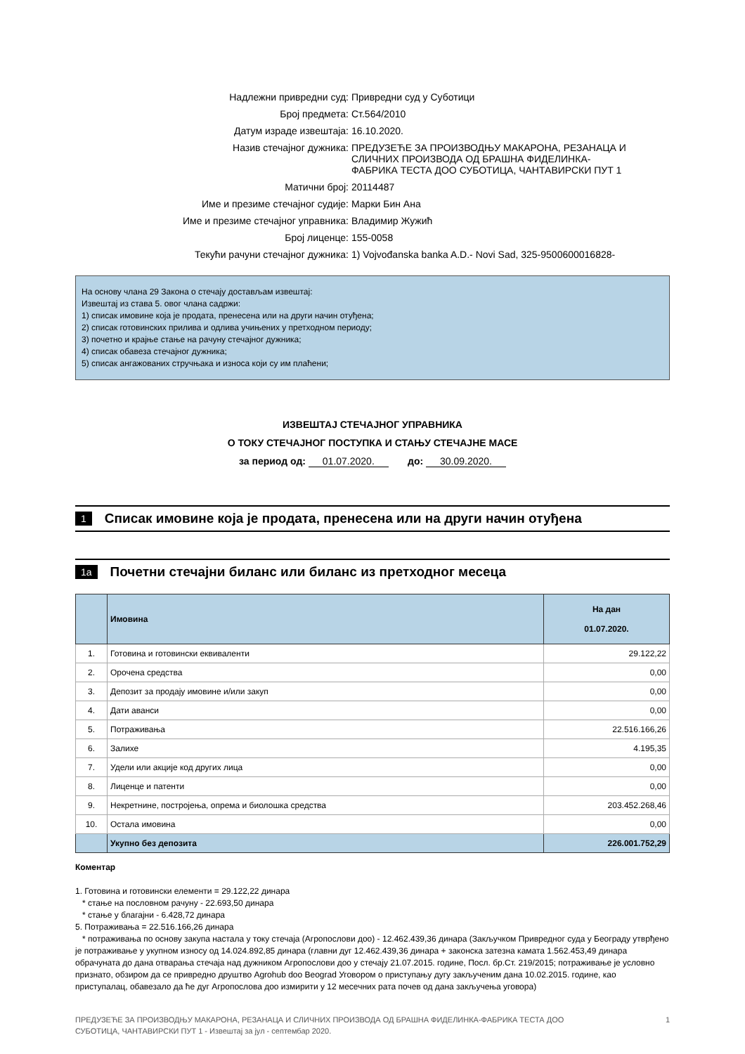Надлежни привредни суд:
Привредни суд у Суботици
Број предмета:
Ст.564/2010
Датум израде извештаја:
16.10.2020.
Назив стечајног дужника:
ПРЕДУЗЕЋЕ ЗА ПРОИЗВОДЊУ МАКАРОНА, РЕЗАНАЦА И
СЛИЧНИХ ПРОИЗВОДА ОД БРАШНА ФИДЕЛИНКА-
ФАБРИКА ТЕСТА ДОО СУБОТИЦА, ЧАНТАВИРСКИ ПУТ 1
Матични број:
20114487
Име и презиме стечајног судије:
Марки Бин Ана
Име и презиме стечајног управника:
Владимир Жужић
Број лиценце:
155-0058
Текући рачуни стечајног дужника:
1) Vojvođanska banka A.D.- Novi Sad, 325-9500600016828-
На основу члана 29 Закона о стечају достављам извештај:
Извештај из става 5. овог члана садржи:
1) списак имовине која је продата, пренесена или на други начин отуђена;
2) списак готовинских прилива и одлива учињених у претходном периоду;
3) почетно и крајње стање на рачуну стечајног дужника;
4) списак обавеза стечајног дужника;
5) списак ангажованих стручњака и износа који су им плаћени;
ИЗВЕШТАЈ СТЕЧАЈНОГ УПРАВНИКА
О ТОКУ СТЕЧАЈНОГ ПОСТУПКА И СТАЊУ СТЕЧАЈНЕ МАСЕ
за период од: 01.07.2020. до: 30.09.2020.
1 Списак имовине која је продата, пренесена или на други начин отуђена
1a Почетни стечајни биланс или биланс из претходног месеца
| | Имовина | На дан 01.07.2020. |
| --- | --- | --- |
| 1. | Готовина и готовински еквиваленти | 29.122,22 |
| 2. | Орочена средства | 0,00 |
| 3. | Депозит за продају имовине и/или закуп | 0,00 |
| 4. | Дати аванси | 0,00 |
| 5. | Потраживања | 22.516.166,26 |
| 6. | Залихе | 4.195,35 |
| 7. | Удели или акције код других лица | 0,00 |
| 8. | Лиценце и патенти | 0,00 |
| 9. | Некретнине, постројења, опрема и биолошка средства | 203.452.268,46 |
| 10. | Остала имовина | 0,00 |
| | Укупно без депозита | 226.001.752,29 |
Коментар
1. Готовина и готовински елементи = 29.122,22 динара
* стање на пословном рачуну - 22.693,50 динара
* стање у благајни - 6.428,72 динара
5. Потраживања = 22.516.166,26 динара
* потраживања по основу закупа настала у току стечаја (Агропослови доо) - 12.462.439,36 динара (Закључком Привредног суда у Београду утврђено је потраживање у укупном износу од 14.024.892,85 динара (главни дуг 12.462.439,36 динара + законска затезна камата 1.562.453,49 динара обрачуната до дана отварања стечаја над дужником Агропослови доо у стечају 21.07.2015. године, Посл. бр.Ст. 219/2015; потраживање је условно признато, обзиром да се привредно друштво Agrohub doo Beograd Уговором о приступању дугу закљученим дана 10.02.2015. године, као приступалац, обавезало да ће дуг Агропослова доо измирити у 12 месечних рата почев од дана закључења уговора)
ПРЕДУЗЕЋЕ ЗА ПРОИЗВОДЊУ МАКАРОНА, РЕЗАНАЦА И СЛИЧНИХ ПРОИЗВОДА ОД БРАШНА ФИДЕЛИНКА-ФАБРИКА ТЕСТА ДОО
СУБОТИЦА, ЧАНТАВИРСКИ ПУТ 1 - Извештај за јул - септембар 2020.
1